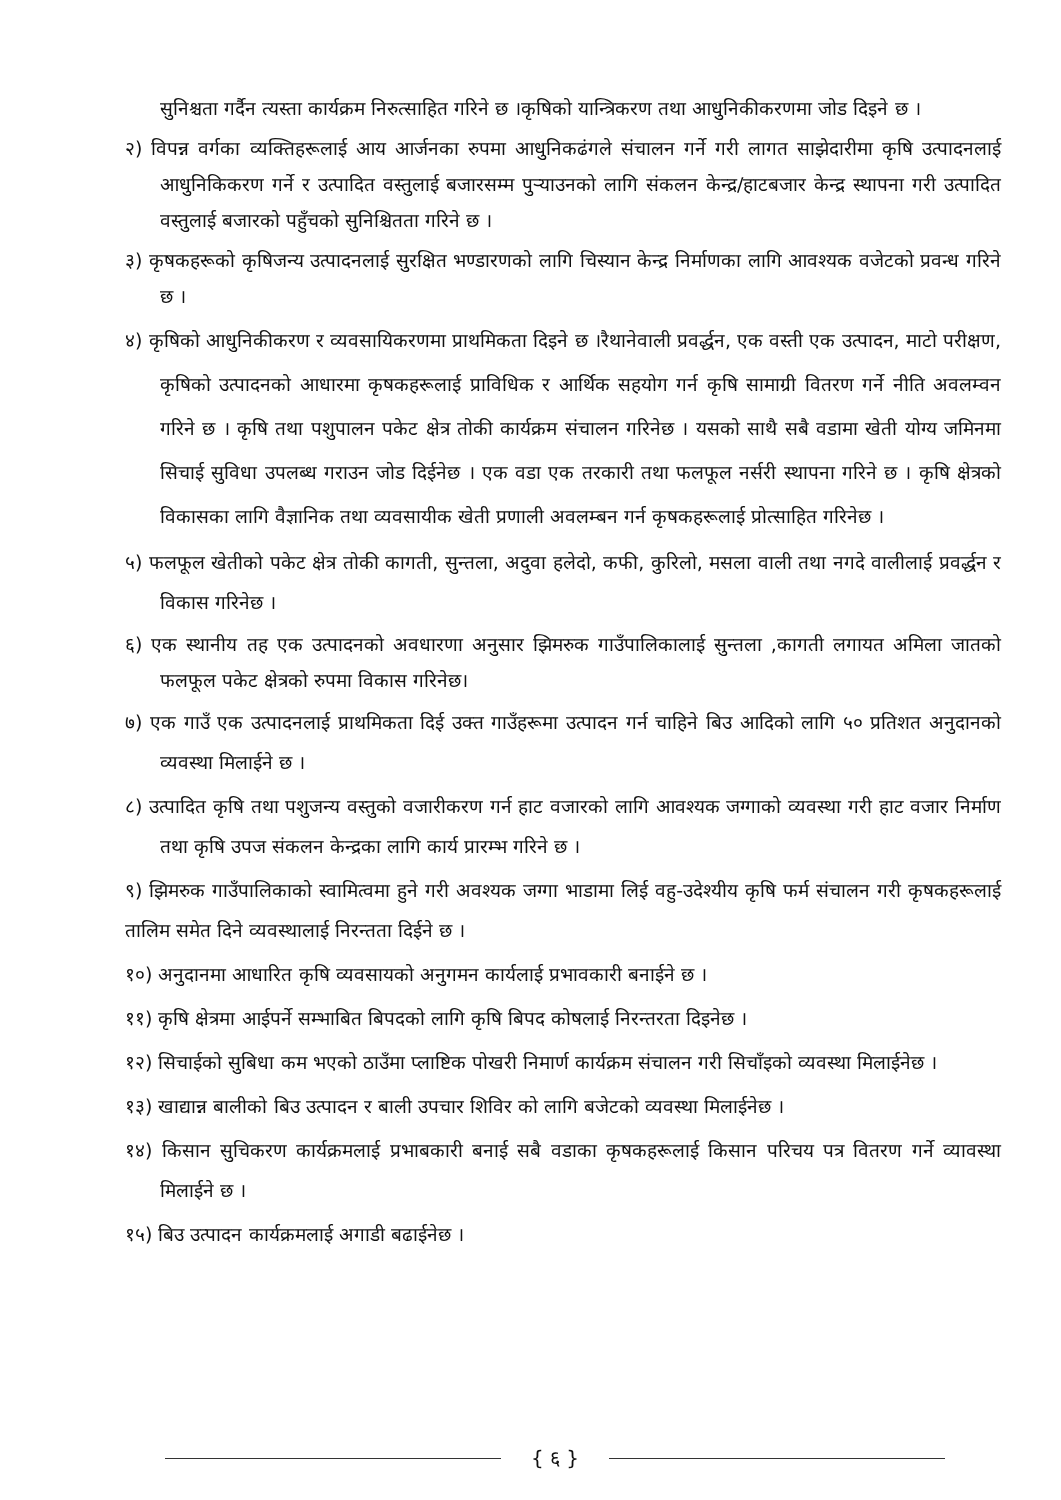सुनिश्चता गर्दैन त्यस्ता कार्यक्रम निरुत्साहित गरिने छ ।कृषिको यान्त्रिकरण तथा आधुनिकीकरणमा जोड दिइने छ ।
२) विपन्न वर्गका व्यक्तिहरूलाई आय आर्जनका रुपमा आधुनिकढंगले संचालन गर्ने गरी लागत साझेदारीमा कृषि उत्पादनलाई आधुनिकिकरण गर्ने र उत्पादित वस्तुलाई बजारसम्म पुऱ्याउनको लागि संकलन केन्द्र/हाटबजार केन्द्र स्थापना गरी उत्पादित वस्तुलाई बजारको पहुँचको सुनिश्चितता गरिने छ ।
३) कृषकहरूको कृषिजन्य उत्पादनलाई सुरक्षित भण्डारणको लागि चिस्यान केन्द्र निर्माणका लागि आवश्यक वजेटको प्रवन्ध गरिने छ ।
४) कृषिको आधुनिकीकरण र व्यवसायिकरणमा प्राथमिकता दिइने छ ।रैथानेवाली प्रवर्द्धन, एक वस्ती एक उत्पादन, माटो परीक्षण, कृषिको उत्पादनको आधारमा कृषकहरूलाई प्राविधिक र आर्थिक सहयोग गर्न कृषि सामाग्री वितरण गर्ने नीति अवलम्वन गरिने छ । कृषि तथा पशुपालन पकेट क्षेत्र तोकी कार्यक्रम संचालन गरिनेछ । यसको साथै सबै वडामा खेती योग्य जमिनमा सिचाई सुविधा उपलब्ध गराउन जोड दिईनेछ । एक वडा एक तरकारी तथा फलफूल नर्सरी स्थापना गरिने छ । कृषि क्षेत्रको विकासका लागि वैज्ञानिक तथा व्यवसायीक खेती प्रणाली अवलम्बन गर्न कृषकहरूलाई प्रोत्साहित गरिनेछ ।
५) फलफूल खेतीको पकेट क्षेत्र तोकी कागती, सुन्तला, अदुवा हलेदो, कफी, कुरिलो, मसला वाली तथा नगदे वालीलाई प्रवर्द्धन र विकास गरिनेछ ।
६) एक स्थानीय तह एक उत्पादनको अवधारणा अनुसार झिमरुक गाउँपालिकालाई सुन्तला ,कागती लगायत अमिला जातको फलफूल पकेट क्षेत्रको रुपमा विकास गरिनेछ।
७) एक गाउँ एक उत्पादनलाई प्राथमिकता दिई उक्त गाउँहरूमा उत्पादन गर्न चाहिने बिउ आदिको लागि ५० प्रतिशत अनुदानको व्यवस्था मिलाईने छ ।
८) उत्पादित कृषि तथा पशुजन्य वस्तुको वजारीकरण गर्न हाट वजारको लागि आवश्यक जग्गाको व्यवस्था गरी हाट वजार निर्माण तथा कृषि उपज संकलन केन्द्रका लागि कार्य प्रारम्भ गरिने छ ।
९) झिमरुक गाउँपालिकाको स्वामित्वमा हुने गरी अवश्यक जग्गा भाडामा लिई वहु-उदेश्यीय कृषि फर्म संचालन गरी कृषकहरूलाई तालिम समेत दिने व्यवस्थालाई निरन्तता दिईने छ ।
१०) अनुदानमा आधारित कृषि व्यवसायको अनुगमन कार्यलाई प्रभावकारी बनाईने छ ।
११) कृषि क्षेत्रमा आईपर्ने सम्भाबित बिपदको लागि कृषि बिपद कोषलाई निरन्तरता दिइनेछ ।
१२) सिचाईको सुबिधा कम भएको ठाउँमा प्लाष्टिक पोखरी निमार्ण कार्यक्रम संचालन गरी सिचाँइको व्यवस्था मिलाईनेछ ।
१३) खाद्यान्न बालीको बिउ उत्पादन र बाली उपचार शिविर को लागि बजेटको व्यवस्था मिलाईनेछ ।
१४) किसान सुचिकरण कार्यक्रमलाई प्रभाबकारी बनाई सबै वडाका कृषकहरूलाई किसान परिचय पत्र वितरण गर्ने व्यावस्था मिलाईने छ ।
१५) बिउ उत्पादन कार्यक्रमलाई अगाडी बढाईनेछ ।
{ ६ }